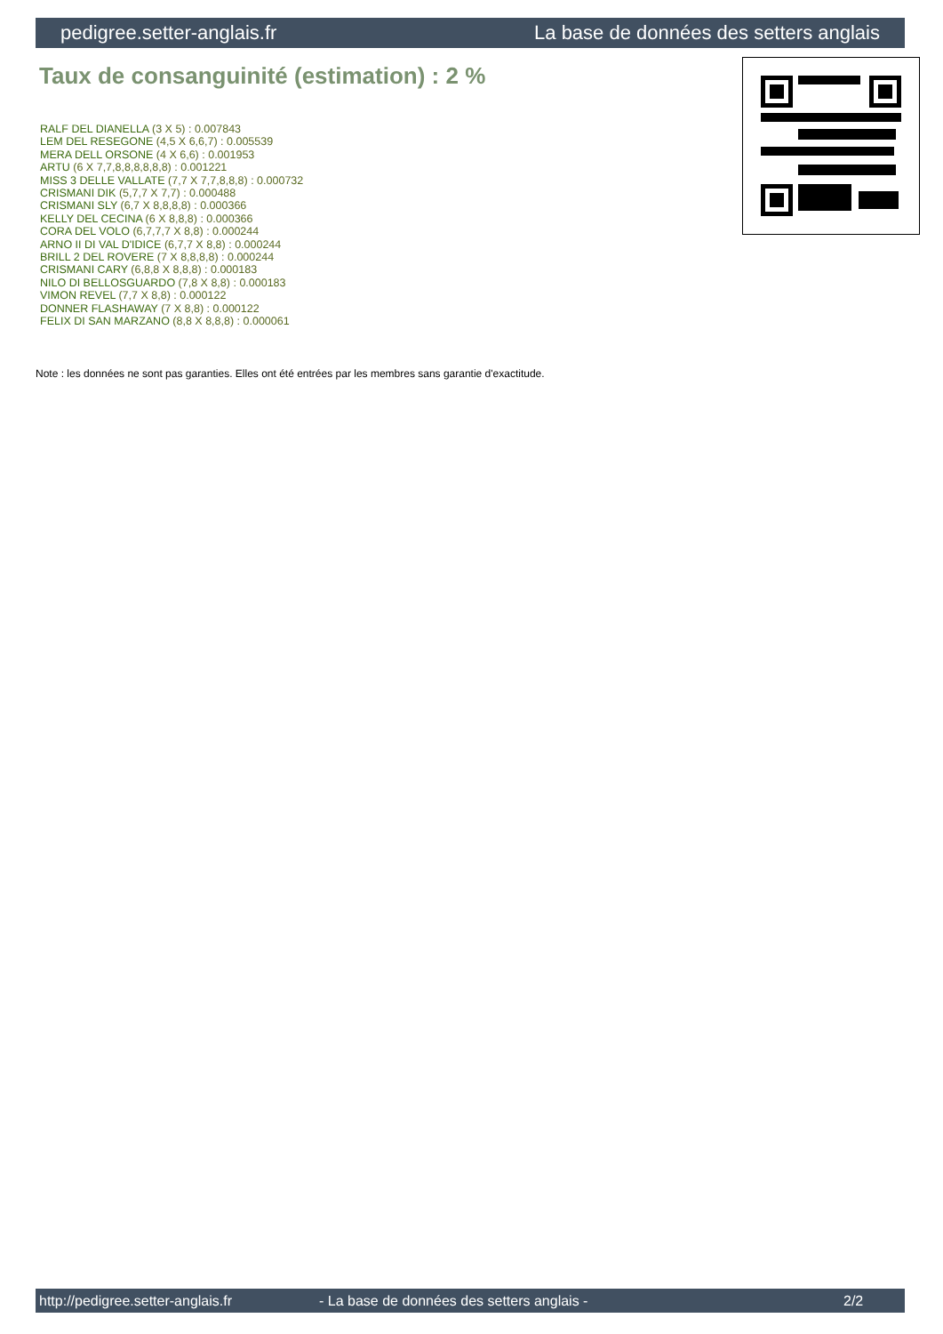pedigree.setter-anglais.fr La base de données des setters anglais
Taux de consanguinité (estimation) : 2 %
RALF DEL DIANELLA (3 X 5) : 0.007843
LEM DEL RESEGONE (4,5 X 6,6,7) : 0.005539
MERA DELL ORSONE (4 X 6,6) : 0.001953
ARTU (6 X 7,7,8,8,8,8,8,8) : 0.001221
MISS 3 DELLE VALLATE (7,7 X 7,7,8,8,8) : 0.000732
CRISMANI DIK (5,7,7 X 7,7) : 0.000488
CRISMANI SLY (6,7 X 8,8,8,8) : 0.000366
KELLY DEL CECINA (6 X 8,8,8) : 0.000366
CORA DEL VOLO (6,7,7,7 X 8,8) : 0.000244
ARNO II DI VAL D'IDICE (6,7,7 X 8,8) : 0.000244
BRILL 2 DEL ROVERE (7 X 8,8,8,8) : 0.000244
CRISMANI CARY (6,8,8 X 8,8,8) : 0.000183
NILO DI BELLOSGUARDO (7,8 X 8,8) : 0.000183
VIMON REVEL (7,7 X 8,8) : 0.000122
DONNER FLASHAWAY (7 X 8,8) : 0.000122
FELIX DI SAN MARZANO (8,8 X 8,8,8) : 0.000061
Note : les données ne sont pas garanties. Elles ont été entrées par les membres sans garantie d'exactitude.
http://pedigree.setter-anglais.fr - La base de données des setters anglais - 2/2